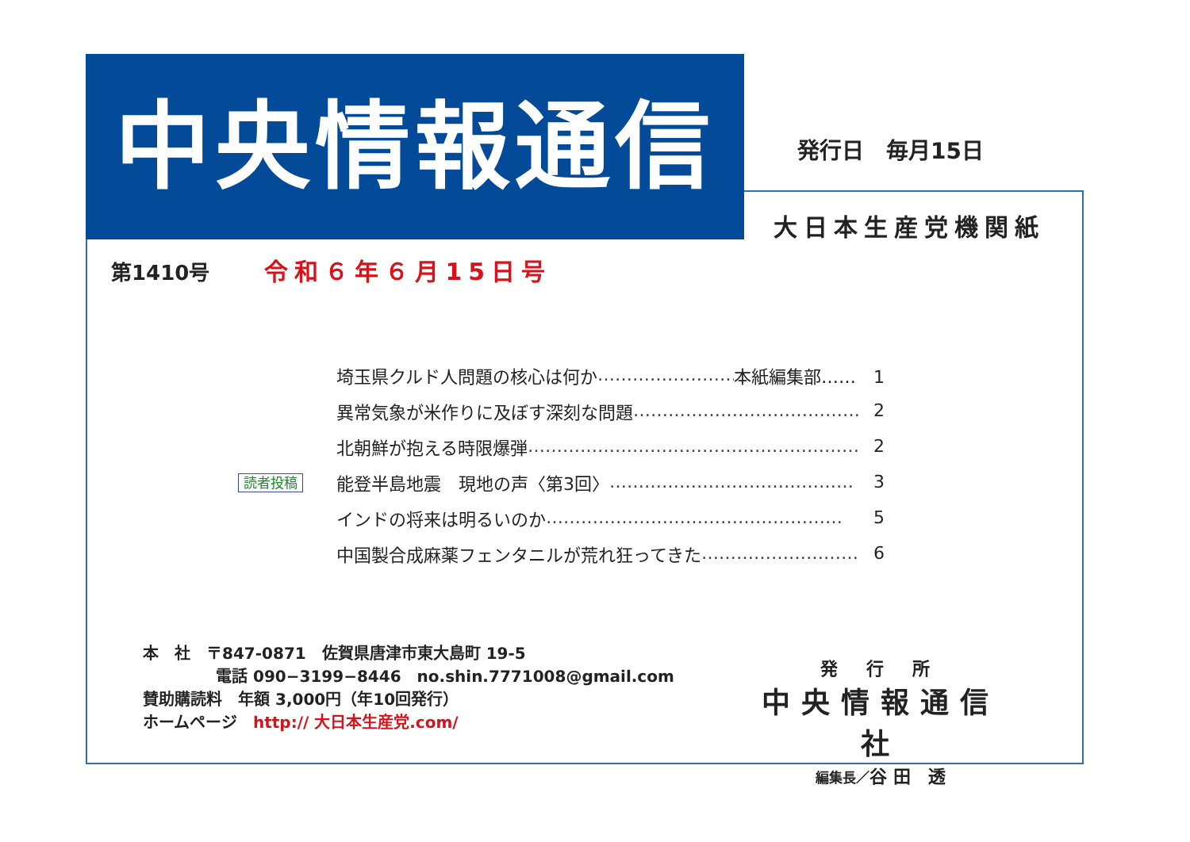中央情報通信 発行日　毎月15日
大日本生産党機関紙
第1410号 令和６年６月15日号
埼玉県クルド人問題の核心は何か …………………… 本紙編集部……　1
異常気象が米作りに及ぼす深刻な問題 ………………………………… 2
北朝鮮が抱える時限爆弾 ………………………………………………… 2
読者投稿
能登半島地震　現地の声〈第3回〉 …………………………………… 3
インドの将来は明るいのか …………………………………………… 5
中国製合成麻薬フェンタニルが荒れ狂ってきた ……………………… 6
本　社　〒847-0871　佐賀県唐津市東大島町 19-5
電話 090−3199−8446　no.shin.7771008@gmail.com
賛助購読料　年額 3,000円（年10回発行）
ホームページ　http:// 大日本生産党.com/
発 行 所
中央情報通信社
編集長／谷 田　透